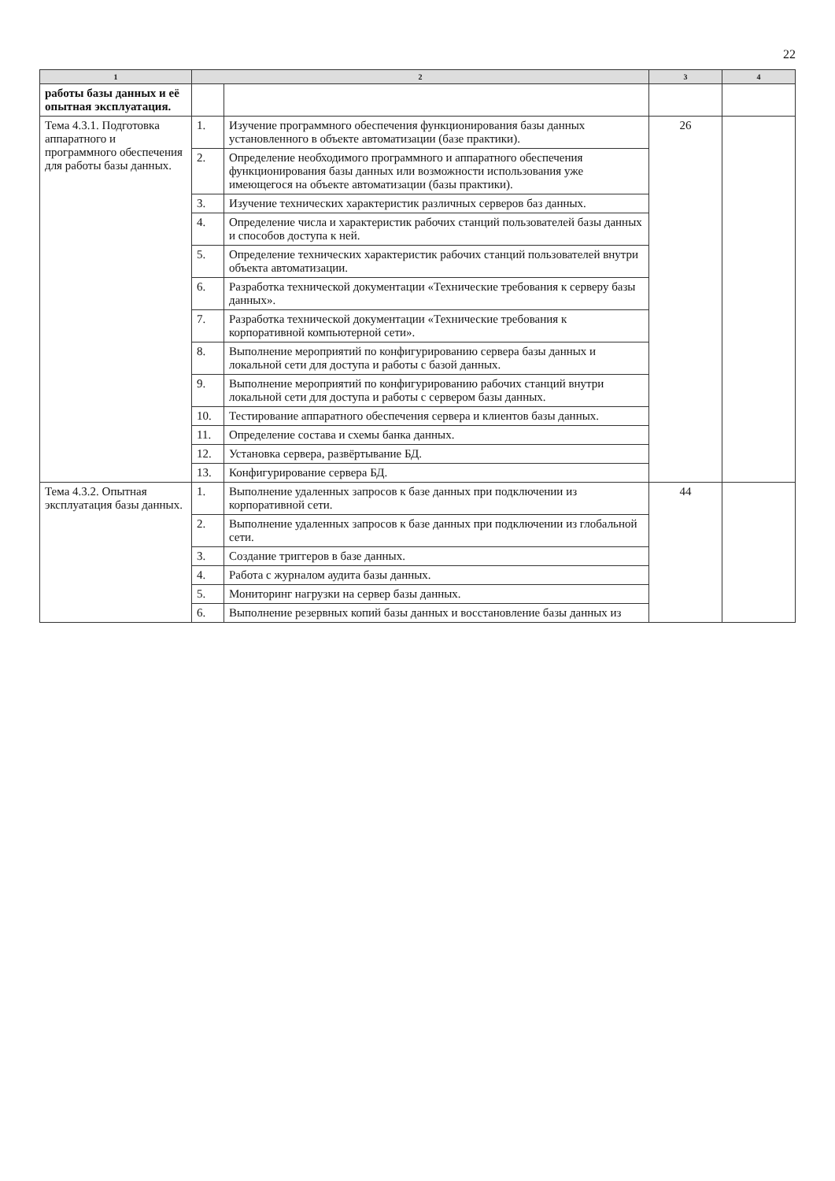22
| 1 | 2 | | 3 | 4 |
| --- | --- | --- | --- | --- |
| работы базы данных и её опытная эксплуатация. | | | | |
| Тема 4.3.1. Подготовка аппаратного и программного обеспечения для работы базы данных. | 1. | Изучение программного обеспечения функционирования базы данных установленного в объекте автоматизации (базе практики). | 26 | |
| | 2. | Определение необходимого программного и аппаратного обеспечения функционирования базы данных или возможности использования уже имеющегося на объекте автоматизации (базы практики). | | |
| | 3. | Изучение технических характеристик различных серверов баз данных. | | |
| | 4. | Определение числа и характеристик рабочих станций пользователей базы данных и способов доступа к ней. | | |
| | 5. | Определение технических характеристик рабочих станций пользователей внутри объекта автоматизации. | | |
| | 6. | Разработка технической документации «Технические требования к серверу базы данных». | | |
| | 7. | Разработка технической документации «Технические требования к корпоративной компьютерной сети». | | |
| | 8. | Выполнение мероприятий по конфигурированию сервера базы данных и локальной сети для доступа и работы с базой данных. | | |
| | 9. | Выполнение мероприятий по конфигурированию рабочих станций внутри локальной сети для доступа и работы с сервером базы данных. | | |
| | 10. | Тестирование аппаратного обеспечения сервера и клиентов базы данных. | | |
| | 11. | Определение состава и схемы банка данных. | | |
| | 12. | Установка сервера, развёртывание БД. | | |
| | 13. | Конфигурирование сервера БД. | | |
| Тема 4.3.2. Опытная эксплуатация базы данных. | 1. | Выполнение удаленных запросов к базе данных при подключении из корпоративной сети. | 44 | |
| | 2. | Выполнение удаленных запросов к базе данных при подключении из глобальной сети. | | |
| | 3. | Создание триггеров в базе данных. | | |
| | 4. | Работа с журналом аудита базы данных. | | |
| | 5. | Мониторинг нагрузки на сервер базы данных. | | |
| | 6. | Выполнение резервных копий базы данных и восстановление базы данных из | | |